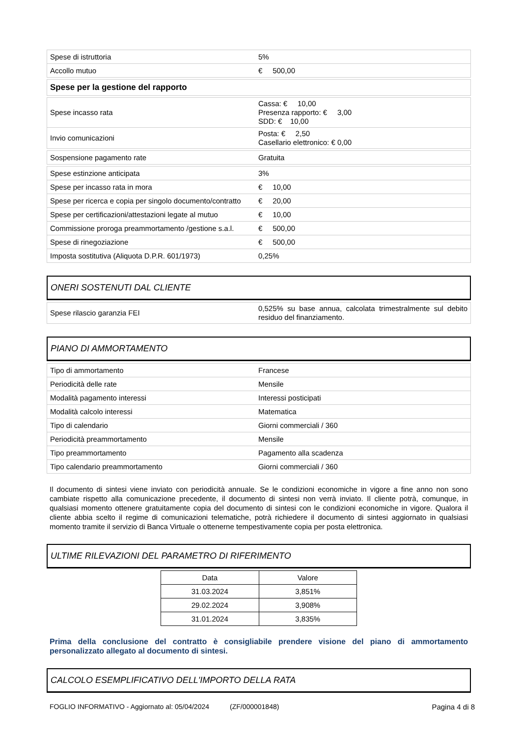| Spese di istruttoria | 5% |
| Accollo mutuo | € 500,00 |
| Spese per la gestione del rapporto |
| Spese incasso rata | Cassa: € 10,00 Presenza rapporto: € 3,00 SDD: € 10,00 |
| Invio comunicazioni | Posta: € 2,50 Casellario elettronico: € 0,00 |
| Sospensione pagamento rate | Gratuita |
| Spese estinzione anticipata | 3% |
| Spese per incasso rata in mora | € 10,00 |
| Spese per ricerca e copia per singolo documento/contratto | € 20,00 |
| Spese per certificazioni/attestazioni legate al mutuo | € 10,00 |
| Commissione proroga preammortamento /gestione s.a.l. | € 500,00 |
| Spese di rinegoziazione | € 500,00 |
| Imposta sostitutiva (Aliquota D.P.R. 601/1973) | 0,25% |
ONERI SOSTENUTI DAL CLIENTE
| Spese rilascio garanzia FEI | 0,525% su base annua, calcolata trimestralmente sul debito residuo del finanziamento. |
PIANO DI AMMORTAMENTO
| Tipo di ammortamento | Francese |
| Periodicità delle rate | Mensile |
| Modalità pagamento interessi | Interessi posticipati |
| Modalità calcolo interessi | Matematica |
| Tipo di calendario | Giorni commerciali / 360 |
| Periodicità preammortamento | Mensile |
| Tipo preammortamento | Pagamento alla scadenza |
| Tipo calendario preammortamento | Giorni commerciali / 360 |
Il documento di sintesi viene inviato con periodicità annuale. Se le condizioni economiche in vigore a fine anno non sono cambiate rispetto alla comunicazione precedente, il documento di sintesi non verrà inviato. Il cliente potrà, comunque, in qualsiasi momento ottenere gratuitamente copia del documento di sintesi con le condizioni economiche in vigore. Qualora il cliente abbia scelto il regime di comunicazioni telematiche, potrà richiedere il documento di sintesi aggiornato in qualsiasi momento tramite il servizio di Banca Virtuale o ottenerne tempestivamente copia per posta elettronica.
ULTIME RILEVAZIONI DEL PARAMETRO DI RIFERIMENTO
| Data | Valore |
| 31.03.2024 | 3,851% |
| 29.02.2024 | 3,908% |
| 31.01.2024 | 3,835% |
Prima della conclusione del contratto è consigliabile prendere visione del piano di ammortamento personalizzato allegato al documento di sintesi.
CALCOLO ESEMPLIFICATIVO DELL'IMPORTO DELLA RATA
FOGLIO INFORMATIVO - Aggiornato al: 05/04/2024 (ZF/000001848) Pagina 4 di 8